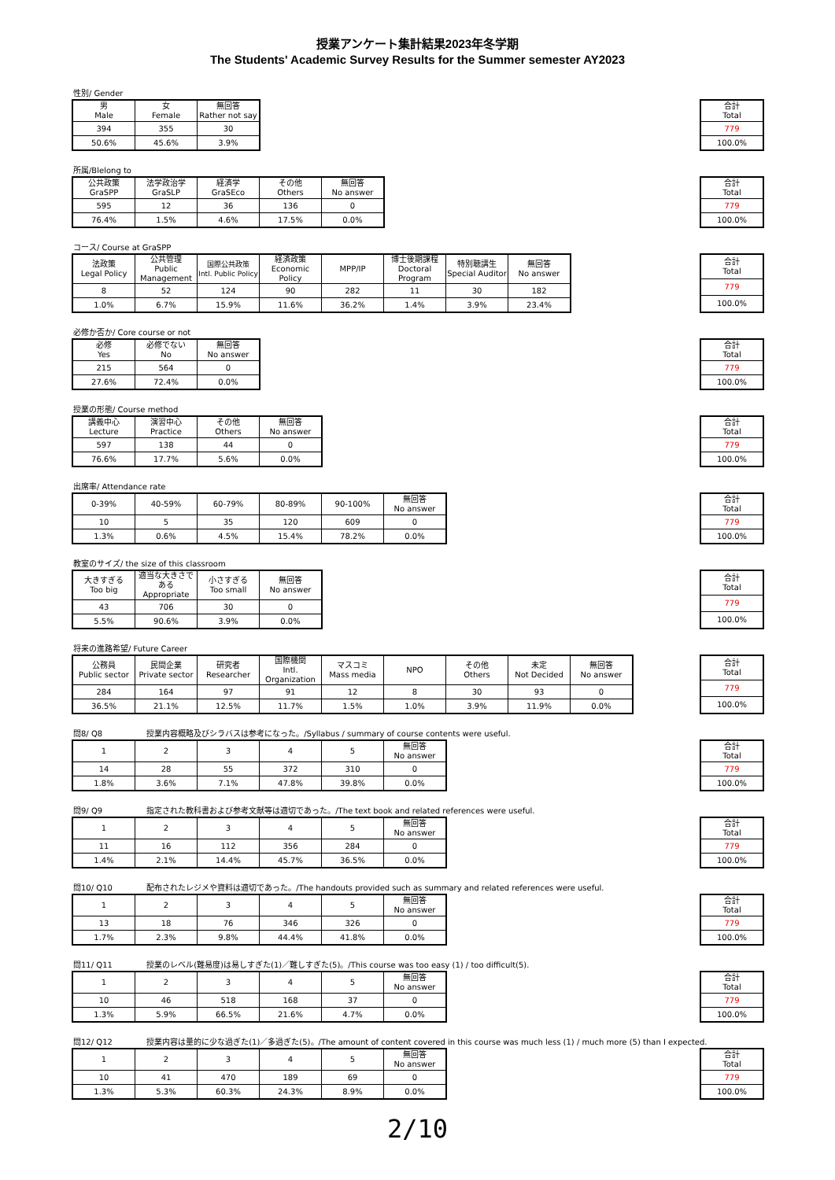授業アンケート集計結果2023年冬学期
The Students' Academic Survey Results for the Summer semester AY2023
性別/ Gender
| 男 Male | 女 Female | 無回答 Rather not say |
| --- | --- | --- |
| 394 | 355 | 30 |
| 50.6% | 45.6% | 3.9% |
| 合計 Total |
| --- |
| 779 |
| 100.0% |
所属/Blelong to
| 公共政策 GraSPP | 法学政治学 GraSLP | 経済学 GraSEco | その他 Others | 無回答 No answer |
| --- | --- | --- | --- | --- |
| 595 | 12 | 36 | 136 | 0 |
| 76.4% | 1.5% | 4.6% | 17.5% | 0.0% |
| 合計 Total |
| --- |
| 779 |
| 100.0% |
コース/ Course at GraSPP
| 法政策 Legal Policy | 公共管理 Public Management | 国際公共政策 Intl. Public Policy | 経済政策 Economic Policy | MPP/IP | 博士後期課程 Doctoral Program | 特別聴講生 Special Auditor | 無回答 No answer |
| --- | --- | --- | --- | --- | --- | --- | --- |
| 8 | 52 | 124 | 90 | 282 | 11 | 30 | 182 |
| 1.0% | 6.7% | 15.9% | 11.6% | 36.2% | 1.4% | 3.9% | 23.4% |
| 合計 Total |
| --- |
| 779 |
| 100.0% |
必修か否か/ Core course or not
| 必修 Yes | 必修でない No | 無回答 No answer |
| --- | --- | --- |
| 215 | 564 | 0 |
| 27.6% | 72.4% | 0.0% |
| 合計 Total |
| --- |
| 779 |
| 100.0% |
授業の形態/ Course method
| 講義中心 Lecture | 演習中心 Practice | その他 Others | 無回答 No answer |
| --- | --- | --- | --- |
| 597 | 138 | 44 | 0 |
| 76.6% | 17.7% | 5.6% | 0.0% |
| 合計 Total |
| --- |
| 779 |
| 100.0% |
出席率/ Attendance rate
| 0-39% | 40-59% | 60-79% | 80-89% | 90-100% | 無回答 No answer |
| --- | --- | --- | --- | --- | --- |
| 10 | 5 | 35 | 120 | 609 | 0 |
| 1.3% | 0.6% | 4.5% | 15.4% | 78.2% | 0.0% |
| 合計 Total |
| --- |
| 779 |
| 100.0% |
教室のサイズ/ the size of this classroom
| 大きすぎる Too big | 適当な大きさである Appropriate | 小さすぎる Too small | 無回答 No answer |
| --- | --- | --- | --- |
| 43 | 706 | 30 | 0 |
| 5.5% | 90.6% | 3.9% | 0.0% |
| 合計 Total |
| --- |
| 779 |
| 100.0% |
将来の進路希望/ Future Career
| 公務員 Public sector | 民間企業 Private sector | 研究者 Researcher | 国際機関 Intl. Organization | マスコミ Mass media | NPO | その他 Others | 未定 Not Decided | 無回答 No answer |
| --- | --- | --- | --- | --- | --- | --- | --- | --- |
| 284 | 164 | 97 | 91 | 12 | 8 | 30 | 93 | 0 |
| 36.5% | 21.1% | 12.5% | 11.7% | 1.5% | 1.0% | 3.9% | 11.9% | 0.0% |
| 合計 Total |
| --- |
| 779 |
| 100.0% |
問8/ Q8 授業内容概略及びシラバスは参考になった。/Syllabus / summary of course contents were useful.
| 1 | 2 | 3 | 4 | 5 | 無回答 No answer |
| --- | --- | --- | --- | --- | --- |
| 14 | 28 | 55 | 372 | 310 | 0 |
| 1.8% | 3.6% | 7.1% | 47.8% | 39.8% | 0.0% |
| 合計 Total |
| --- |
| 779 |
| 100.0% |
問9/ Q9 指定された教科書および参考文献等は適切であった。/The text book and related references were useful.
| 1 | 2 | 3 | 4 | 5 | 無回答 No answer |
| --- | --- | --- | --- | --- | --- |
| 11 | 16 | 112 | 356 | 284 | 0 |
| 1.4% | 2.1% | 14.4% | 45.7% | 36.5% | 0.0% |
| 合計 Total |
| --- |
| 779 |
| 100.0% |
問10/ Q10 配布されたレジメや資料は適切であった。/The handouts provided such as summary and related references were useful.
| 1 | 2 | 3 | 4 | 5 | 無回答 No answer |
| --- | --- | --- | --- | --- | --- |
| 13 | 18 | 76 | 346 | 326 | 0 |
| 1.7% | 2.3% | 9.8% | 44.4% | 41.8% | 0.0% |
| 合計 Total |
| --- |
| 779 |
| 100.0% |
問11/ Q11 授業のレベル(難易度)は易しすぎた(1)／難しすぎた(5)。/This course was too easy (1) / too difficult(5).
| 1 | 2 | 3 | 4 | 5 | 無回答 No answer |
| --- | --- | --- | --- | --- | --- |
| 10 | 46 | 518 | 168 | 37 | 0 |
| 1.3% | 5.9% | 66.5% | 21.6% | 4.7% | 0.0% |
| 合計 Total |
| --- |
| 779 |
| 100.0% |
問12/ Q12 授業内容は量的に少な過ぎた(1)／多過ぎた(5)。/The amount of content covered in this course was much less (1) / much more (5) than I expected.
| 1 | 2 | 3 | 4 | 5 | 無回答 No answer |
| --- | --- | --- | --- | --- | --- |
| 10 | 41 | 470 | 189 | 69 | 0 |
| 1.3% | 5.3% | 60.3% | 24.3% | 8.9% | 0.0% |
| 合計 Total |
| --- |
| 779 |
| 100.0% |
2/10